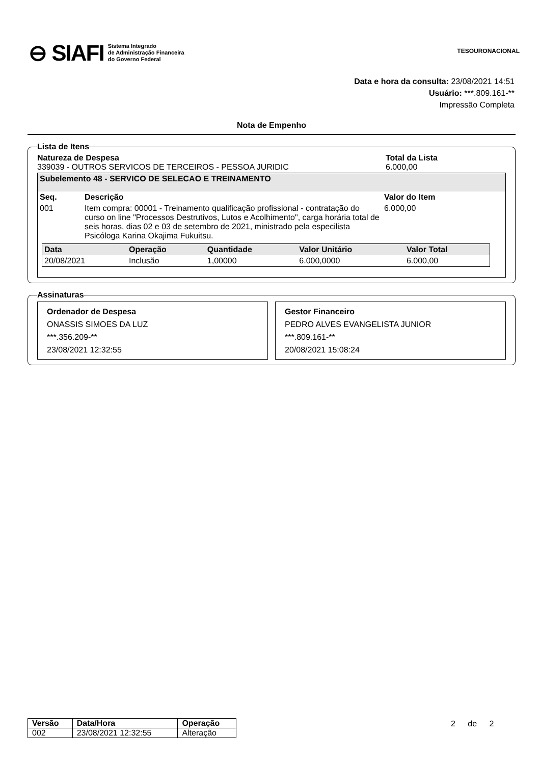⊖ SIAFI Sistema Integrado
de Administração Financeira
do Governo Federal
TESOURONACIONAL
Data e hora da consulta: 23/08/2021 14:51
Usuário: ***.809.161-**
Impressão Completa
Nota de Empenho
Lista de Itens
Natureza de Despesa
339039 - OUTROS SERVICOS DE TERCEIROS - PESSOA JURIDIC
Total da Lista
6.000,00
Subelemento 48 - SERVICO DE SELECAO E TREINAMENTO
| Seq. | Descrição | Valor do Item |
| --- | --- | --- |
| 001 | Item compra: 00001 - Treinamento qualificação profissional - contratação do curso on line "Processos Destrutivos, Lutos e Acolhimento", carga horária total de seis horas, dias 02 e 03 de setembro de 2021, ministrado pela especilista Psicóloga Karina Okajima Fukuitsu. | 6.000,00 |
| Data | Operação | Quantidade | Valor Unitário | Valor Total |
| --- | --- | --- | --- | --- |
| 20/08/2021 | Inclusão | 1,00000 | 6.000,0000 | 6.000,00 |
Assinaturas
Ordenador de Despesa
ONASSIS SIMOES DA LUZ
***.356.209-**
23/08/2021 12:32:55
Gestor Financeiro
PEDRO ALVES EVANGELISTA JUNIOR
***.809.161-**
20/08/2021 15:08:24
| Versão | Data/Hora | Operação |
| --- | --- | --- |
| 002 | 23/08/2021 12:32:55 | Alteração |
2 de 2